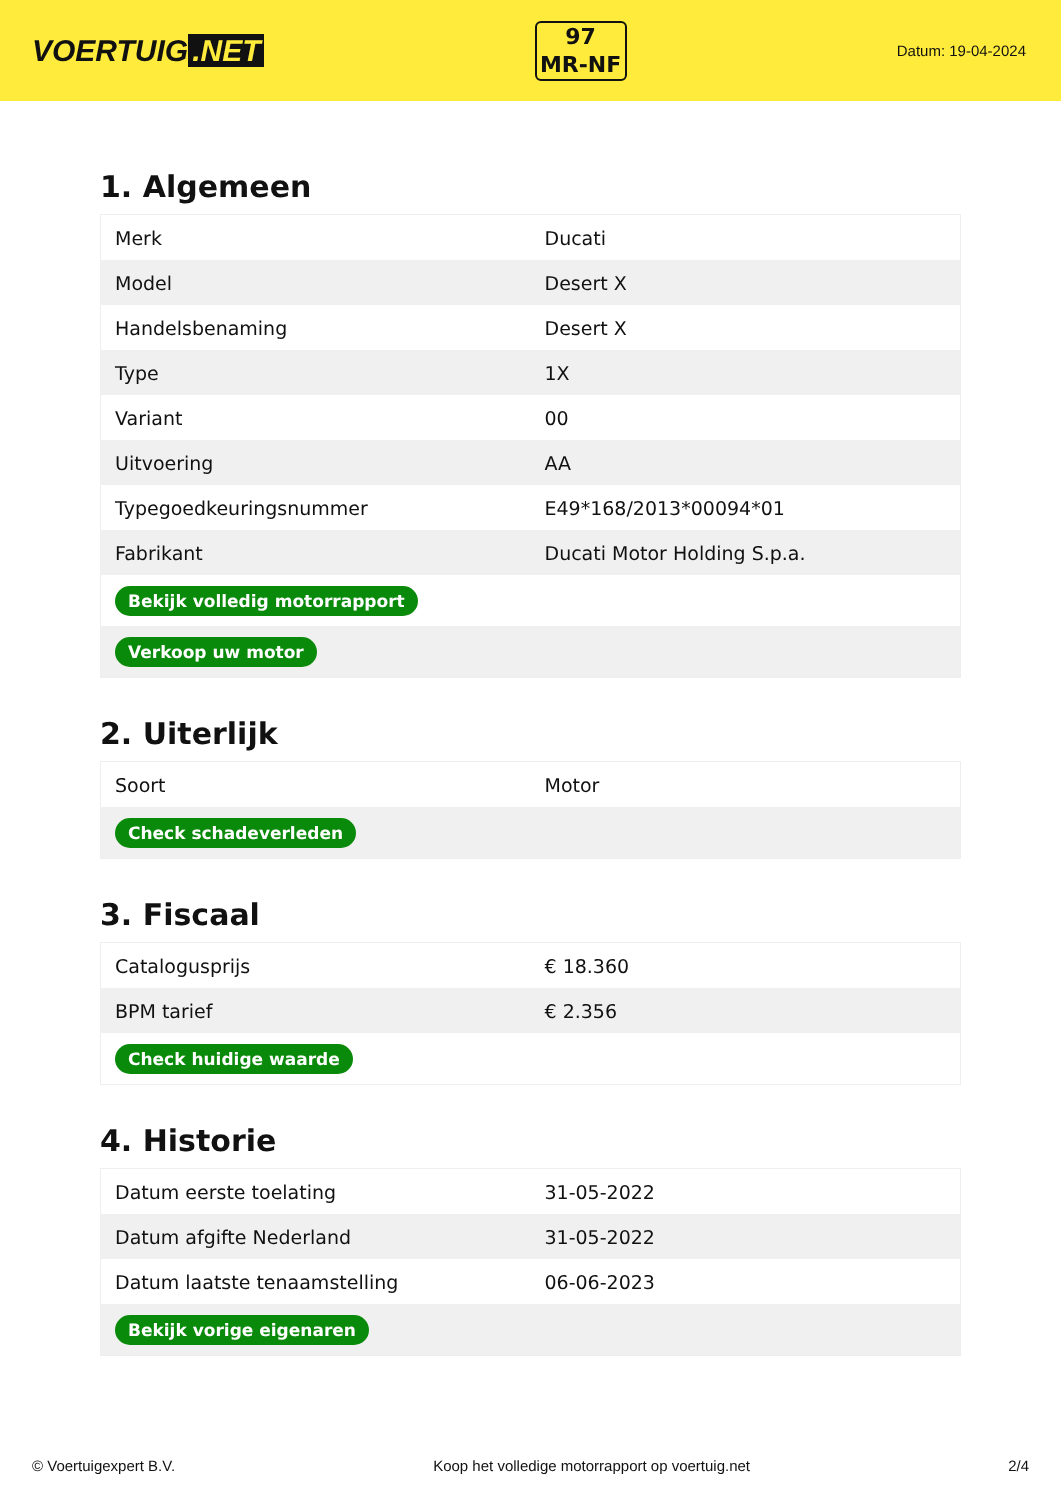VOERTUIG.NET
97
MR-NF
Datum: 19-04-2024
1. Algemeen
| Merk | Ducati |
| Model | Desert X |
| Handelsbenaming | Desert X |
| Type | 1X |
| Variant | 00 |
| Uitvoering | AA |
| Typegoedkeuringsnummer | E49*168/2013*00094*01 |
| Fabrikant | Ducati Motor Holding S.p.a. |
| Bekijk volledig motorrapport | |
| Verkoop uw motor | |
2. Uiterlijk
| Soort | Motor |
| Check schadeverleden | |
3. Fiscaal
| Catalogusprijs | € 18.360 |
| BPM tarief | € 2.356 |
| Check huidige waarde | |
4. Historie
| Datum eerste toelating | 31-05-2022 |
| Datum afgifte Nederland | 31-05-2022 |
| Datum laatste tenaamstelling | 06-06-2023 |
| Bekijk vorige eigenaren | |
© Voertuigexpert B.V. Koop het volledige motorrapport op voertuig.net 2/4